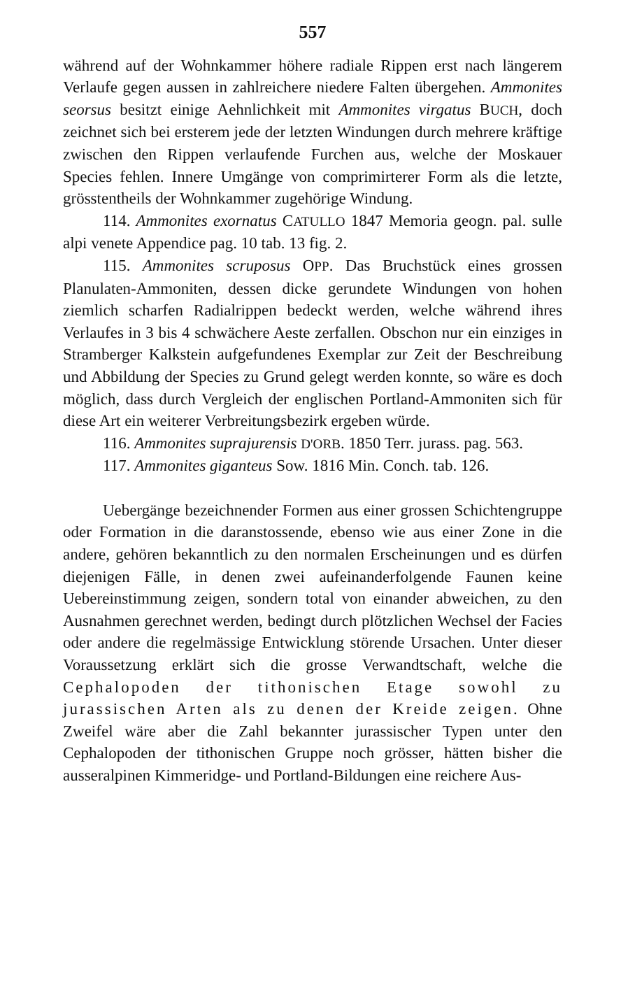557
während auf der Wohnkammer höhere radiale Rippen erst nach längerem Verlaufe gegen aussen in zahlreichere niedere Falten übergehen. Ammonites seorsus besitzt einige Aehnlichkeit mit Ammonites virgatus BUCH, doch zeichnet sich bei ersterem jede der letzten Windungen durch mehrere kräftige zwischen den Rippen verlaufende Furchen aus, welche der Moskauer Species fehlen. Innere Umgänge von comprimirterer Form als die letzte, grösstentheils der Wohnkammer zugehörige Windung.
114. Ammonites exornatus CATULLO 1847 Memoria geogn. pal. sulle alpi venete Appendice pag. 10 tab. 13 fig. 2.
115. Ammonites scruposus OPP. Das Bruchstück eines grossen Planulaten-Ammoniten, dessen dicke gerundete Windungen von hohen ziemlich scharfen Radialrippen bedeckt werden, welche während ihres Verlaufes in 3 bis 4 schwächere Aeste zerfallen. Obschon nur ein einziges in Stramberger Kalkstein aufgefundenes Exemplar zur Zeit der Beschreibung und Abbildung der Species zu Grund gelegt werden konnte, so wäre es doch möglich, dass durch Vergleich der englischen Portland-Ammoniten sich für diese Art ein weiterer Verbreitungsbezirk ergeben würde.
116. Ammonites suprajurensis D'ORB. 1850 Terr. jurass. pag. 563.
117. Ammonites giganteus Sow. 1816 Min. Conch. tab. 126.
Uebergänge bezeichnender Formen aus einer grossen Schichtengruppe oder Formation in die daranstossende, ebenso wie aus einer Zone in die andere, gehören bekanntlich zu den normalen Erscheinungen und es dürfen diejenigen Fälle, in denen zwei aufeinanderfolgende Faunen keine Uebereinstimmung zeigen, sondern total von einander abweichen, zu den Ausnahmen gerechnet werden, bedingt durch plötzlichen Wechsel der Facies oder andere die regelmässige Entwicklung störende Ursachen. Unter dieser Voraussetzung erklärt sich die grosse Verwandtschaft, welche die Cephalopoden der tithonischen Etage sowohl zu jurassischen Arten als zu denen der Kreide zeigen. Ohne Zweifel wäre aber die Zahl bekannter jurassischer Typen unter den Cephalopoden der tithonischen Gruppe noch grösser, hätten bisher die ausseralpinen Kimmeridge- und Portland-Bildungen eine reichere Aus-